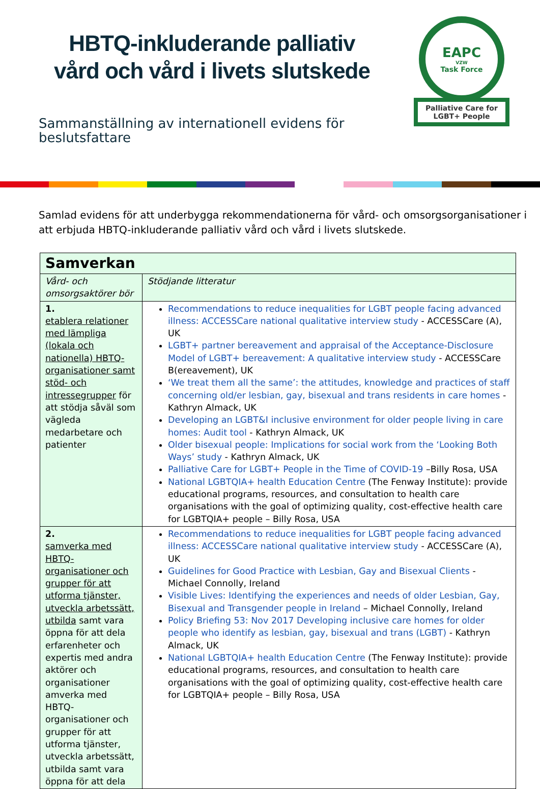HBTQ-inkluderande palliativ
vård och vård i livets slutskede
Sammanställning av internationell evidens för
beslutsfattare
EAPC
VZW
Task Force
Palliative Care for
LGBT+ People
Samlad evidens för att underbygga rekommendationerna för vård- och omsorgsorganisationer i att erbjuda HBTQ-inkluderande palliativ vård och vård i livets slutskede.
| Samverkan | |
| --- | --- |
| Vård- och omsorgsaktörer bör | Stödjande litteratur |
| 1. etablera relationer med lämpliga (lokala och nationella) HBTQ-organisationer samt stöd- och intressegrupper för att stödja såväl som vägleda medarbetare och patienter | Recommendations to reduce inequalities for LGBT people facing advanced illness: ACCESSCare national qualitative interview study - ACCESSCare (A), UK LGBT+ partner bereavement and appraisal of the Acceptance-Disclosure Model of LGBT+ bereavement: A qualitative interview study - ACCESSCare B(ereavement), UK ‘We treat them all the same’: the attitudes, knowledge and practices of staff concerning old/er lesbian, gay, bisexual and trans residents in care homes - Kathryn Almack, UK Developing an LGBT&I inclusive environment for older people living in care homes: Audit tool - Kathryn Almack, UK Older bisexual people: Implications for social work from the ‘Looking Both Ways’ study - Kathryn Almack, UK Palliative Care for LGBT+ People in the Time of COVID-19 –Billy Rosa, USA National LGBTQIA+ health Education Centre (The Fenway Institute): provide educational programs, resources, and consultation to health care organisations with the goal of optimizing quality, cost-effective health care for LGBTQIA+ people – Billy Rosa, USA |
| 2. samverka med HBTQ-organisationer och grupper för att utforma tjänster, utveckla arbetssätt, utbilda samt vara öppna för att dela erfarenheter och expertis med andra aktörer och organisationer amverka med HBTQ-organisationer och grupper för att utforma tjänster, utveckla arbetssätt, utbilda samt vara öppna för att dela | Recommendations to reduce inequalities for LGBT people facing advanced illness: ACCESSCare national qualitative interview study - ACCESSCare (A), UK Guidelines for Good Practice with Lesbian, Gay and Bisexual Clients - Michael Connolly, Ireland Visible Lives: Identifying the experiences and needs of older Lesbian, Gay, Bisexual and Transgender people in Ireland – Michael Connolly, Ireland Policy Briefing 53: Nov 2017 Developing inclusive care homes for older people who identify as lesbian, gay, bisexual and trans (LGBT) - Kathryn Almack, UK National LGBTQIA+ health Education Centre (The Fenway Institute): provide educational programs, resources, and consultation to health care organisations with the goal of optimizing quality, cost-effective health care for LGBTQIA+ people – Billy Rosa, USA |